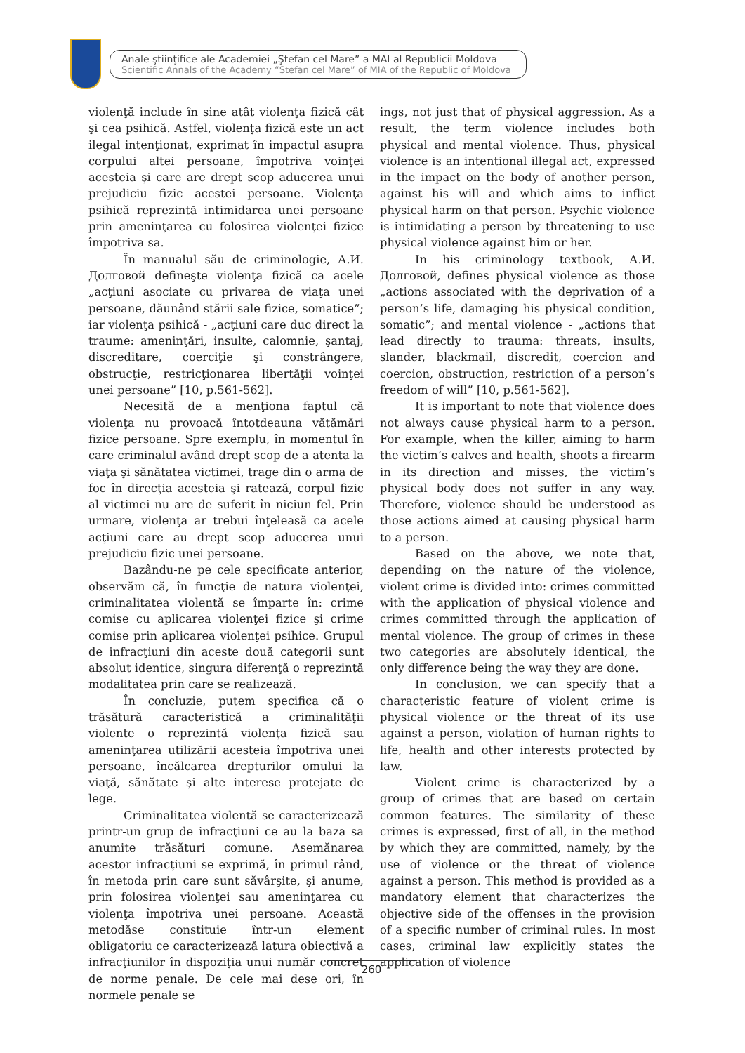Anale ştiinţifice ale Academiei „Ştefan cel Mare” a MAI al Republicii Moldova
Scientific Annals of the Academy “Stefan cel Mare” of MIA of the Republic of Moldova
violenţă include în sine atât violenţa fizică cât şi cea psihică. Astfel, violenţa fizică este un act ilegal intenţionat, exprimat în impactul asupra corpului altei persoane, împotriva voinţei acesteia şi care are drept scop aducerea unui prejudiciu fizic acestei persoane. Violenţa psihică reprezintă intimidarea unei persoane prin ameninţarea cu folosirea violenţei fizice împotriva sa.
În manualul său de criminologie, А.И. Долговой defineşte violenţa fizică ca acele „acţiuni asociate cu privarea de viaţa unei persoane, dăunând stării sale fizice, somatice”; iar violenţa psihică - „acţiuni care duc direct la traume: ameninţări, insulte, calomnie, şantaj, discreditare, coerciţie şi constrângere, obstrucţie, restricţionarea libertăţii voinţei unei persoane” [10, p.561-562].
Necesită de a menţiona faptul că violenţa nu provoacă întotdeauna vătămări fizice persoane. Spre exemplu, în momentul în care criminalul având drept scop de a atenta la viaţa şi sănătatea victimei, trage din o arma de foc în direcţia acesteia şi ratează, corpul fizic al victimei nu are de suferit în niciun fel. Prin urmare, violenţa ar trebui înţeleasă ca acele acţiuni care au drept scop aducerea unui prejudiciu fizic unei persoane.
Bazându-ne pe cele specificate anterior, observăm că, în funcţie de natura violenţei, criminalitatea violentă se împarte în: crime comise cu aplicarea violenţei fizice şi crime comise prin aplicarea violenţei psihice. Grupul de infracţiuni din aceste două categorii sunt absolut identice, singura diferenţă o reprezintă modalitatea prin care se realizează.
În concluzie, putem specifica că o trăsătură caracteristică a criminalităţii violente o reprezintă violenţa fizică sau ameninţarea utilizării acesteia împotriva unei persoane, încălcarea drepturilor omului la viaţă, sănătate şi alte interese protejate de lege.
Criminalitatea violentă se caracterizează printr-un grup de infracţiuni ce au la baza sa anumite trăsături comune. Asemănarea acestor infracţiuni se exprimă, în primul rând, în metoda prin care sunt săvârşite, şi anume, prin folosirea violenţei sau ameninţarea cu violenţa împotriva unei persoane. Această metodăse constituie într-un element obligatoriu ce caracterizează latura obiectivă a infracţiunilor în dispoziţia unui număr concret de norme penale. De cele mai dese ori, în normele penale se
ings, not just that of physical aggression. As a result, the term violence includes both physical and mental violence. Thus, physical violence is an intentional illegal act, expressed in the impact on the body of another person, against his will and which aims to inflict physical harm on that person. Psychic violence is intimidating a person by threatening to use physical violence against him or her.
In his criminology textbook, А.И. Долговой, defines physical violence as those „actions associated with the deprivation of a person’s life, damaging his physical condition, somatic”; and mental violence - „actions that lead directly to trauma: threats, insults, slander, blackmail, discredit, coercion and coercion, obstruction, restriction of a person’s freedom of will” [10, p.561-562].
It is important to note that violence does not always cause physical harm to a person. For example, when the killer, aiming to harm the victim’s calves and health, shoots a firearm in its direction and misses, the victim’s physical body does not suffer in any way. Therefore, violence should be understood as those actions aimed at causing physical harm to a person.
Based on the above, we note that, depending on the nature of the violence, violent crime is divided into: crimes committed with the application of physical violence and crimes committed through the application of mental violence. The group of crimes in these two categories are absolutely identical, the only difference being the way they are done.
In conclusion, we can specify that a characteristic feature of violent crime is physical violence or the threat of its use against a person, violation of human rights to life, health and other interests protected by law.
Violent crime is characterized by a group of crimes that are based on certain common features. The similarity of these crimes is expressed, first of all, in the method by which they are committed, namely, by the use of violence or the threat of violence against a person. This method is provided as a mandatory element that characterizes the objective side of the offenses in the provision of a specific number of criminal rules. In most cases, criminal law explicitly states the application of violence
260